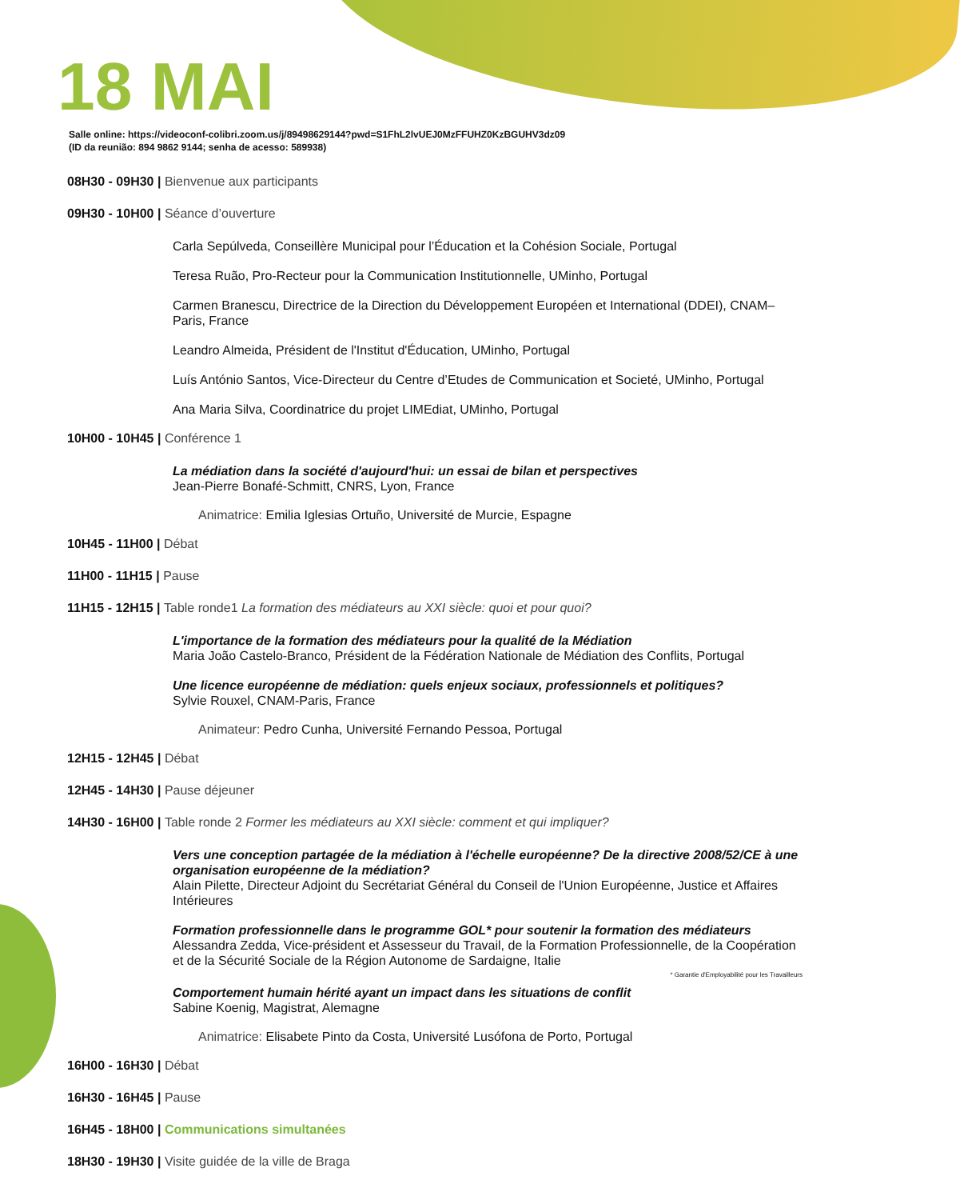18 MAI
Salle online: https://videoconf-colibri.zoom.us/j/89498629144?pwd=S1FhL2lvUEJ0MzFFUHZ0KzBGUHV3dz09
(ID da reunião: 894 9862 9144; senha de acesso: 589938)
08H30 - 09H30 | Bienvenue aux participants
09H30 - 10H00 | Séance d’ouverture
Carla Sepúlveda, Conseillère Municipal pour l’Éducation et la Cohésion Sociale, Portugal
Teresa Ruão, Pro-Recteur pour la Communication Institutionnelle, UMinho, Portugal
Carmen Branescu, Directrice de la Direction du Développement Européen et International (DDEI), CNAM–Paris, France
Leandro Almeida, Président de l'Institut d'Éducation, UMinho, Portugal
Luís António Santos, Vice-Directeur du Centre d’Etudes de Communication et Societé, UMinho, Portugal
Ana Maria Silva, Coordinatrice du projet LIMEdiat, UMinho, Portugal
10H00 - 10H45 | Conférence 1
La médiation dans la société d'aujourd'hui: un essai de bilan et perspectives
Jean-Pierre Bonafé-Schmitt, CNRS, Lyon, France
Animatrice: Emilia Iglesias Ortuño, Université de Murcie, Espagne
10H45 - 11H00 | Débat
11H00 - 11H15 | Pause
11H15 - 12H15 | Table ronde1 La formation des médiateurs au XXI siècle: quoi et pour quoi?
L'importance de la formation des médiateurs pour la qualité de la Médiation
Maria João Castelo-Branco, Président de la Fédération Nationale de Médiation des Conflits, Portugal
Une licence européenne de médiation: quels enjeux sociaux, professionnels et politiques?
Sylvie Rouxel, CNAM-Paris, France
Animateur: Pedro Cunha, Université Fernando Pessoa, Portugal
12H15 - 12H45 | Débat
12H45 - 14H30 | Pause déjeuner
14H30 - 16H00 | Table ronde 2 Former les médiateurs au XXI siècle: comment et qui impliquer?
Vers une conception partagée de la médiation à l'échelle européenne? De la directive 2008/52/CE à une organisation européenne de la médiation?
Alain Pilette, Directeur Adjoint du Secrétariat Général du Conseil de l'Union Européenne, Justice et Affaires Intérieures
Formation professionnelle dans le programme GOL* pour soutenir la formation des médiateurs
Alessandra Zedda, Vice-président et Assesseur du Travail, de la Formation Professionnelle, de la Coopération et de la Sécurité Sociale de la Région Autonome de Sardaigne, Italie
* Garantie d'Employabilité pour les Travailleurs
Comportement humain hérité ayant un impact dans les situations de conflit
Sabine Koenig, Magistrat, Alemagne
Animatrice: Elisabete Pinto da Costa, Université Lusófona de Porto, Portugal
16H00 - 16H30 | Débat
16H30 - 16H45 | Pause
16H45 - 18H00 | Communications simultanées
18H30 - 19H30 | Visite guidée de la ville de Braga